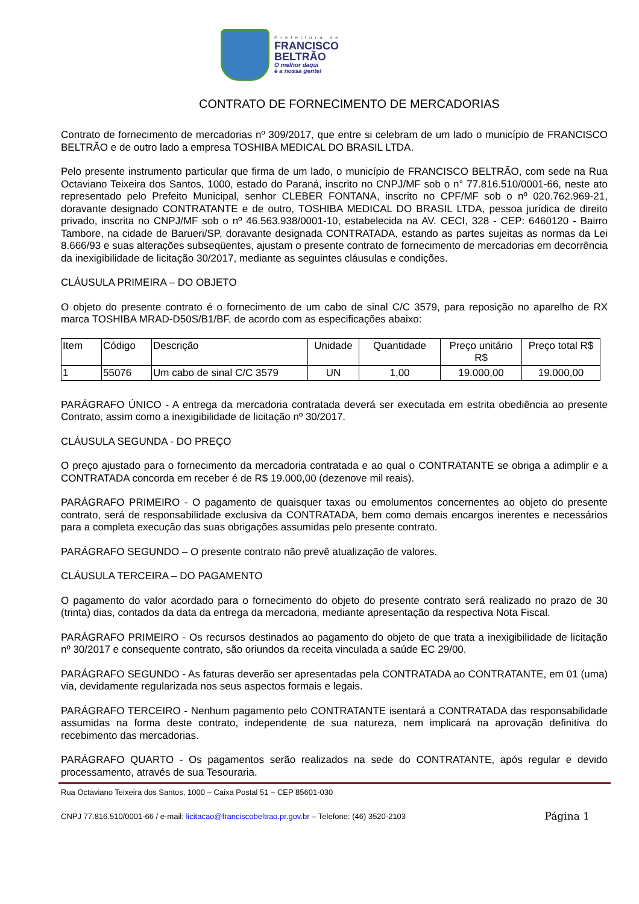Prefeitura de
FRANCISCO
BELTRÃO
O melhor daqui
é a nossa gente!
CONTRATO DE FORNECIMENTO DE MERCADORIAS
Contrato de fornecimento de mercadorias nº 309/2017, que entre si celebram de um lado o município de FRANCISCO BELTRÃO e de outro lado a empresa TOSHIBA MEDICAL DO BRASIL LTDA.
Pelo presente instrumento particular que firma de um lado, o município de FRANCISCO BELTRÃO, com sede na Rua Octaviano Teixeira dos Santos, 1000, estado do Paraná, inscrito no CNPJ/MF sob o n° 77.816.510/0001-66, neste ato representado pelo Prefeito Municipal, senhor CLEBER FONTANA, inscrito no CPF/MF sob o nº 020.762.969-21, doravante designado CONTRATANTE e de outro, TOSHIBA MEDICAL DO BRASIL LTDA, pessoa jurídica de direito privado, inscrita no CNPJ/MF sob o nº 46.563.938/0001-10, estabelecida na AV. CECI, 328 - CEP: 6460120 - Bairro Tambore, na cidade de Barueri/SP, doravante designada CONTRATADA, estando as partes sujeitas as normas da Lei 8.666/93 e suas alterações subseqüentes, ajustam o presente contrato de fornecimento de mercadorias em decorrência da inexigibilidade de licitação 30/2017, mediante as seguintes cláusulas e condições.
CLÁUSULA PRIMEIRA – DO OBJETO
O objeto do presente contrato é o fornecimento de um cabo de sinal C/C 3579, para reposição no aparelho de RX marca TOSHIBA MRAD-D50S/B1/BF, de acordo com as especificações abaixo:
| Item | Código | Descrição | Unidade | Quantidade | Preço unitário R$ | Preço total R$ |
| --- | --- | --- | --- | --- | --- | --- |
| 1 | 55076 | Um cabo de sinal C/C 3579 | UN | 1,00 | 19.000,00 | 19.000,00 |
PARÁGRAFO ÚNICO - A entrega da mercadoria contratada deverá ser executada em estrita obediência ao presente Contrato, assim como a inexigibilidade de licitação nº 30/2017.
CLÁUSULA SEGUNDA - DO PREÇO
O preço ajustado para o fornecimento da mercadoria contratada e ao qual o CONTRATANTE se obriga a adimplir e a CONTRATADA concorda em receber é de R$ 19.000,00 (dezenove mil reais).
PARÁGRAFO PRIMEIRO - O pagamento de quaisquer taxas ou emolumentos concernentes ao objeto do presente contrato, será de responsabilidade exclusiva da CONTRATADA, bem como demais encargos inerentes e necessários para a completa execução das suas obrigações assumidas pelo presente contrato.
PARÁGRAFO SEGUNDO – O presente contrato não prevê atualização de valores.
CLÁUSULA TERCEIRA – DO PAGAMENTO
O pagamento do valor acordado para o fornecimento do objeto do presente contrato será realizado no prazo de 30 (trinta) dias, contados da data da entrega da mercadoria, mediante apresentação da respectiva Nota Fiscal.
PARÁGRAFO PRIMEIRO - Os recursos destinados ao pagamento do objeto de que trata a inexigibilidade de licitação nº 30/2017 e consequente contrato, são oriundos da receita vinculada a saúde EC 29/00.
PARÁGRAFO SEGUNDO - As faturas deverão ser apresentadas pela CONTRATADA ao CONTRATANTE, em 01 (uma) via, devidamente regularizada nos seus aspectos formais e legais.
PARÁGRAFO TERCEIRO - Nenhum pagamento pelo CONTRATANTE isentará a CONTRATADA das responsabilidade assumidas na forma deste contrato, independente de sua natureza, nem implicará na aprovação definitiva do recebimento das mercadorias.
PARÁGRAFO QUARTO - Os pagamentos serão realizados na sede do CONTRATANTE, após regular e devido processamento, através de sua Tesouraria.
Rua Octaviano Teixeira dos Santos, 1000 – Caixa Postal 51 – CEP 85601-030
CNPJ 77.816.510/0001-66 / e-mail: licitacao@franciscobeltrao.pr.gov.br – Telefone: (46) 3520-2103 Página 1